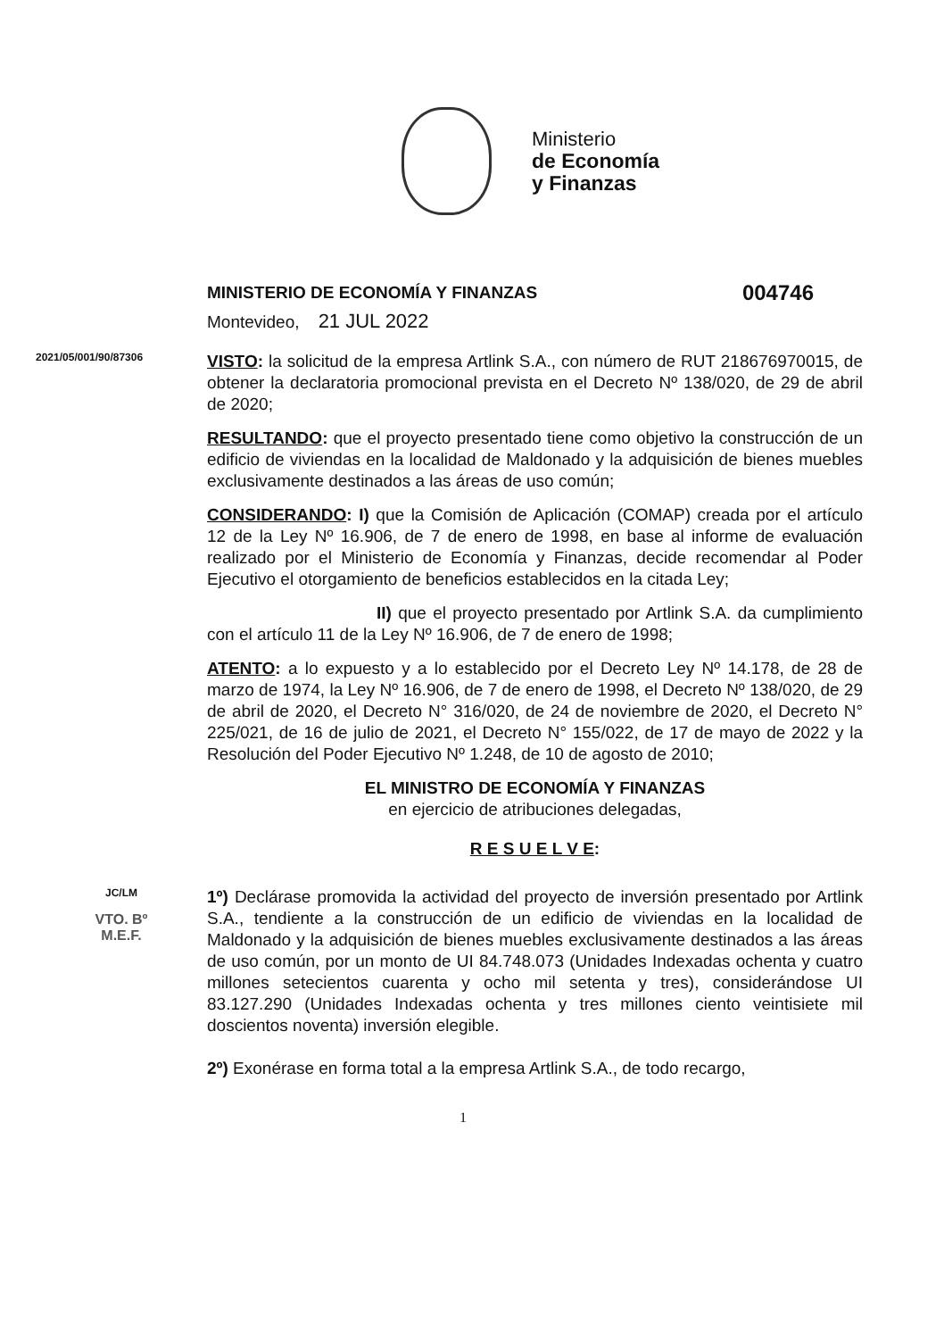Ministerio
de Economía
y Finanzas
MINISTERIO DE ECONOMÍA Y FINANZAS 004746
Montevideo, 21 JUL 2022
2021/05/001/90/87306
VISTO: la solicitud de la empresa Artlink S.A., con número de RUT 218676970015, de obtener la declaratoria promocional prevista en el Decreto Nº 138/020, de 29 de abril de 2020;
RESULTANDO: que el proyecto presentado tiene como objetivo la construcción de un edificio de viviendas en la localidad de Maldonado y la adquisición de bienes muebles exclusivamente destinados a las áreas de uso común;
CONSIDERANDO: I) que la Comisión de Aplicación (COMAP) creada por el artículo 12 de la Ley Nº 16.906, de 7 de enero de 1998, en base al informe de evaluación realizado por el Ministerio de Economía y Finanzas, decide recomendar al Poder Ejecutivo el otorgamiento de beneficios establecidos en la citada Ley;
II) que el proyecto presentado por Artlink S.A. da cumplimiento con el artículo 11 de la Ley Nº 16.906, de 7 de enero de 1998;
ATENTO: a lo expuesto y a lo establecido por el Decreto Ley Nº 14.178, de 28 de marzo de 1974, la Ley Nº 16.906, de 7 de enero de 1998, el Decreto Nº 138/020, de 29 de abril de 2020, el Decreto N° 316/020, de 24 de noviembre de 2020, el Decreto N° 225/021, de 16 de julio de 2021, el Decreto N° 155/022, de 17 de mayo de 2022 y la Resolución del Poder Ejecutivo Nº 1.248, de 10 de agosto de 2010;
EL MINISTRO DE ECONOMÍA Y FINANZAS
en ejercicio de atribuciones delegadas,
R E S U E L V E:
JC/LM
VTO. Bº
M.E.F.
1º) Declárase promovida la actividad del proyecto de inversión presentado por Artlink S.A., tendiente a la construcción de un edificio de viviendas en la localidad de Maldonado y la adquisición de bienes muebles exclusivamente destinados a las áreas de uso común, por un monto de UI 84.748.073 (Unidades Indexadas ochenta y cuatro millones setecientos cuarenta y ocho mil setenta y tres), considerándose UI 83.127.290 (Unidades Indexadas ochenta y tres millones ciento veintisiete mil doscientos noventa) inversión elegible.
2º) Exonérase en forma total a la empresa Artlink S.A., de todo recargo,
1